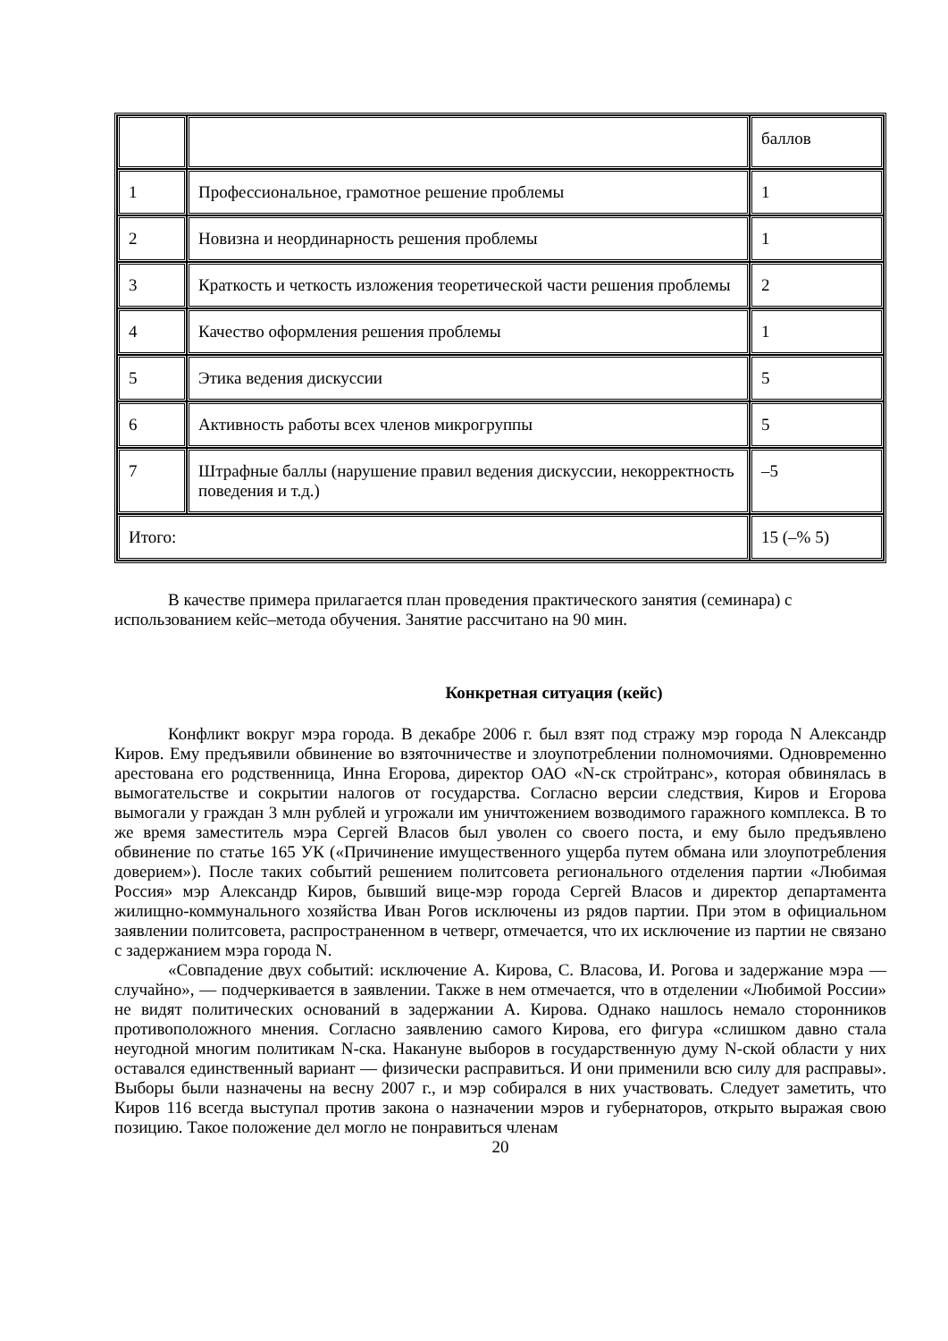| | | баллов |
| 1 | Профессиональное, грамотное решение проблемы | 1 |
| 2 | Новизна и неординарность решения проблемы | 1 |
| 3 | Краткость и четкость изложения теоретической части решения проблемы | 2 |
| 4 | Качество оформления решения проблемы | 1 |
| 5 | Этика ведения дискуссии | 5 |
| 6 | Активность работы всех членов микрогруппы | 5 |
| 7 | Штрафные баллы (нарушение правил ведения дискуссии, некорректность поведения и т.д.) | –5 |
| Итого: | | 15 (–% 5) |
В качестве примера прилагается план проведения практического занятия (семинара) с использованием кейс–метода обучения. Занятие рассчитано на 90 мин.
Конкретная ситуация (кейс)
Конфликт вокруг мэра города. В декабре 2006 г. был взят под стражу мэр города N Александр Киров. Ему предъявили обвинение во взяточничестве и злоупотреблении полномочиями. Одновременно арестована его родственница, Инна Егорова, директор ОАО «N-ск стройтранс», которая обвинялась в вымогательстве и сокрытии налогов от государства. Согласно версии следствия, Киров и Егорова вымогали у граждан 3 млн рублей и угрожали им уничтожением возводимого гаражного комплекса. В то же время заместитель мэра Сергей Власов был уволен со своего поста, и ему было предъявлено обвинение по статье 165 УК («Причинение имущественного ущерба путем обмана или злоупотребления доверием»). После таких событий решением политсовета регионального отделения партии «Любимая Россия» мэр Александр Киров, бывший вице-мэр города Сергей Власов и директор департамента жилищно-коммунального хозяйства Иван Рогов исключены из рядов партии. При этом в официальном заявлении политсовета, распространенном в четверг, отмечается, что их исключение из партии не связано с задержанием мэра города N.
«Совпадение двух событий: исключение А. Кирова, С. Власова, И. Рогова и задержание мэра — случайно», — подчеркивается в заявлении. Также в нем отмечается, что в отделении «Любимой России» не видят политических оснований в задержании А. Кирова. Однако нашлось немало сторонников противоположного мнения. Согласно заявлению самого Кирова, его фигура «слишком давно стала неугодной многим политикам N-ска. Накануне выборов в государственную думу N-ской области у них оставался единственный вариант — физически расправиться. И они применили всю силу для расправы». Выборы были назначены на весну 2007 г., и мэр собирался в них участвовать. Следует заметить, что Киров 116 всегда выступал против закона о назначении мэров и губернаторов, открыто выражая свою позицию. Такое положение дел могло не понравиться членам
20